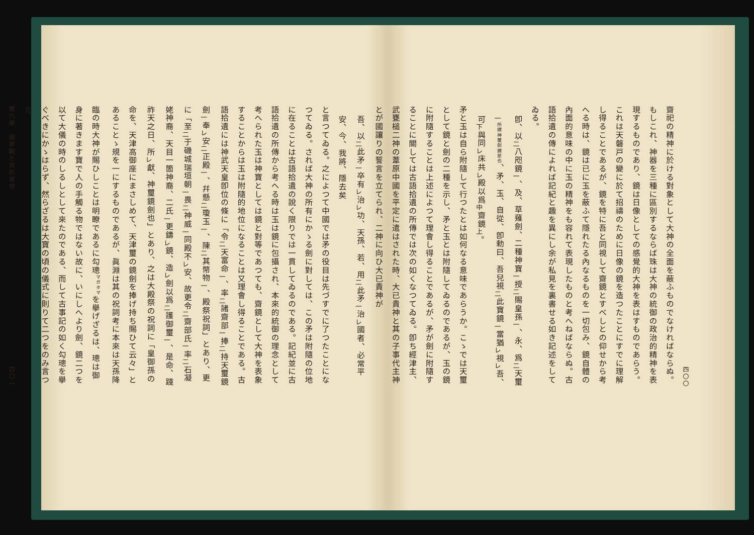四〇〇
齋祀の精神に於ける對象として大神の全面を蔽ふものでなければならぬ。もしこれ、神器を三種に區別するならば珠は大神の統御の政治的精神を表現するものであり、鏡は日像としての感覺的大神を表はすものであらう。これは天磐戸の變に於て招禱のために日像の鏡を造つたことにすでに理解し得ることであるが、鏡を特に吾と同視して齋鏡とすべしとの仰せから考へる時は、鏡は已に玉を蔽ふて隱れたる內なるものを一切包み、鏡自體の內面的意味の中に玉の精神をも容れて表現したものと考へねばならぬ。古語拾遺の傳によれば記紀と趣を異にし余が私見を裏書せる如き記述をしてゐる。
卽、以<sub>二</sub>八咫鏡<sub>一</sub>、及、草薙劍、二種神寶<sub>一</sub>授<sub>二</sub>賜皇孫<sub>一</sub>、永、爲<sub>二</sub>天璽<sub>一</sub>所謂神璽劍鏡是也、矛、玉、自從、卽勅曰、吾兒視<sub>二</sub>此寶鏡<sub>一</sub>當猶<sub>レ</sub>視<sub>レ</sub>吾、可<sub>下</sub>與同<sub>レ</sub>床共<sub>レ</sub>殿以爲<sub>中</sub>齋鏡<sub>上</sub>。
矛と玉は自ら附隨して行つたとは如何なる意味であらうか。こゝでは天璽として鏡と劍の二種を示し、矛と玉とは附隨してゐるのであるが、玉の鏡に附隨することは上述によつて理會し得ることであるが、矛が劍に附隨することに關しては古語拾遺の所傳では次の如くなつてゐる。卽ち經津主、武甕槌二神の葦原中國を平定に遣はされた時、大已貴神と其の子事代主神とが國讓りの誓言を立てられ、二神に向ひ大已貴神が
吾、以<sub>二</sub>此矛<sub>一</sub>卒有<sub>レ</sub>治<sub>レ</sub>功、天孫、若、用<sub>二</sub>此矛<sub>一</sub>治<sub>レ</sub>國者、必常平安、今、我將、隱去矣
と言つてゐる。之によつて中國では矛の役目は先づすでに了つたことになつてゐる。されば大神の所有にかゝる劍に對しては、この矛は附隨の位地に在ることは古語拾遺の說く限りでは一貫してゐるのである。記紀並に古語拾遺の所傳から考へる時は玉は鏡に包攝され、本來的統御の理念として考へられた玉は神寶としては鏡と對等であつても、齋鏡として大神を表象することからは玉は附隨的地位になることは又理會し得ることである。古語拾遺には神武天皇卽位の條に「令<sub>二</sub>天富命<sub>一</sub>、率<sub>二</sub>諸齋部<sub>一</sub>捧<sub>二</sub>持天璽鏡劍<sub>一</sub>奉<sub>レ</sub>安<sub>二</sub>正殿<sub>一</sub>、幷懸<sub>二</sub>瓊玉<sub>一</sub>、陳<sub>二</sub>其幣物<sub>一</sub>、殿祭祝詞」とあり、更に「至<sub>二</sub>于磯城瑞垣朝<sub>一</sub>畏<sub>二</sub>神威<sub>一</sub>同殿不<sub>レ</sub>安、故更令<sub>二</sub>齋部氏<sub>一</sub>率<sub>二</sub>石凝姥神裔、天目一箇神裔、二氏<sub>一</sub>更鑄<sub>レ</sub>鏡、造<sub>レ</sub>劍以爲<sub>二</sub>護御璽<sub>一</sub>、是命、踐祚天之日、所<sub>レ</sub>獻、神璽鏡劍也」とあり、之は大殿祭の祝詞に「皇御孫の命を、天津高御座にまさしめて、天津璽の鏡劍を捧げ持ち賜ひて云々」とあることゝ規を一にするものであるが、眞淵は其の祝詞考に本來は天孫降臨の時大神が賜ひしことは明瞭であるに勾璁<sup>マガタマ</sup>を擧げざるは、璁は御身に著きます寶で人の手觸る物ではない故に、いにしへより劍、鏡二つを以て大儀の時のしるしとして來たのである、而して古事記の如く勾璁を擧ぐべきにかゝはらず、然らざるは大寶の頃の儀式に則りて二つをのみ言つた
第六章　國家觀と政刑思想 四〇一